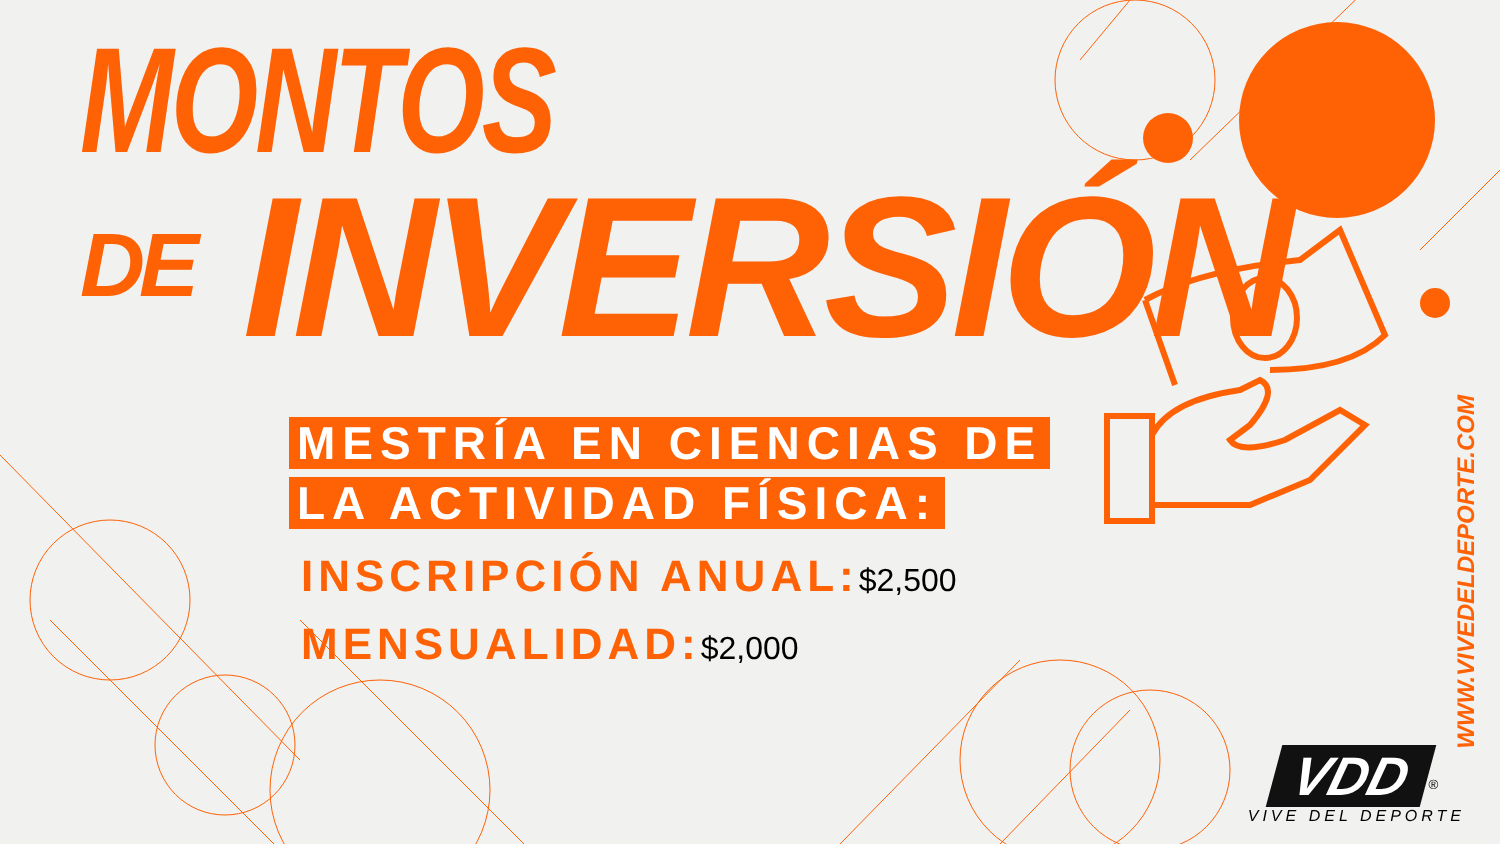MONTOS
DE INVERSIÓN
MESTRÍA EN CIENCIAS DE LA ACTIVIDAD FÍSICA:
INSCRIPCIÓN ANUAL:$2,500
MENSUALIDAD:$2,000
WWW.VIVEDELDEPORTE.COM
VDD
<sup>®</sup>
VIVE DEL DEPORTE